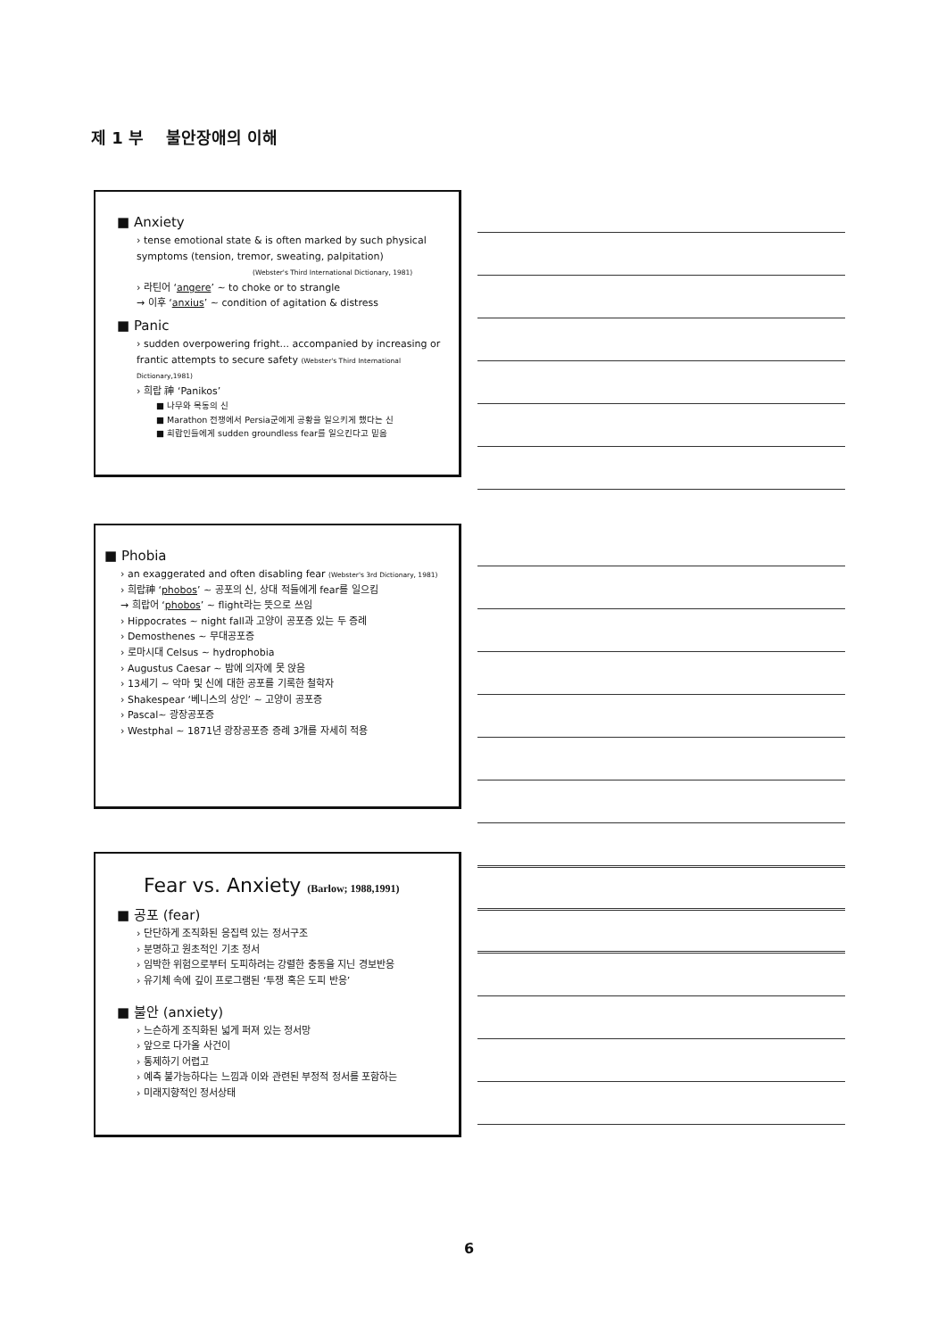제 1 부 불안장애의 이해
■ Anxiety
› tense emotional state & is often marked by such physical symptoms (tension, tremor, sweating, palpitation)
(Webster's Third International Dictionary, 1981)
› 라틴어 ‘angere’ ~ to choke or to strangle
→ 이후 ‘anxius’ ~ condition of agitation & distress
■ Panic
› sudden overpowering fright... accompanied by increasing or frantic attempts to secure safety (Webster's Third International Dictionary,1981)
› 희랍 神 ‘Panikos’
■ 나무와 목동의 신
■ Marathon 전쟁에서 Persia군에게 공황을 일으키게 했다는 신
■ 희랍인들에게 sudden groundless fear를 일으킨다고 믿음
■ Phobia
› an exaggerated and often disabling fear (Webster's 3rd Dictionary, 1981)
› 희랍神 ‘phobos’ ~ 공포의 신, 상대 적들에게 fear를 일으킴
→ 희랍어 ‘phobos’ ~ flight라는 뜻으로 쓰임
› Hippocrates ~ night fall과 고양이 공포증 있는 두 증례
› Demosthenes ~ 무대공포증
› 로마시대 Celsus ~ hydrophobia
› Augustus Caesar ~ 밤에 의자에 못 앉음
› 13세기 ~ 악마 및 신에 대한 공포를 기록한 철학자
› Shakespear ‘베니스의 상인’ ~ 고양이 공포증
› Pascal~ 광장공포증
› Westphal ~ 1871년 광장공포증 증례 3개를 자세히 적용
Fear vs. Anxiety (Barlow; 1988,1991)
■ 공포 (fear)
› 단단하게 조직화된 응집력 있는 정서구조
› 분명하고 원초적인 기초 정서
› 임박한 위험으로부터 도피하려는 강렬한 충동을 지닌 경보반응
› 유기체 속에 깊이 프로그램된 ‘투쟁 혹은 도피 반응’
■ 불안 (anxiety)
› 느슨하게 조직화된 넓게 퍼져 있는 정서망
› 앞으로 다가올 사건이
› 통제하기 어렵고
› 예측 불가능하다는 느낌과 이와 관련된 부정적 정서를 포함하는
› 미래지향적인 정서상태
6